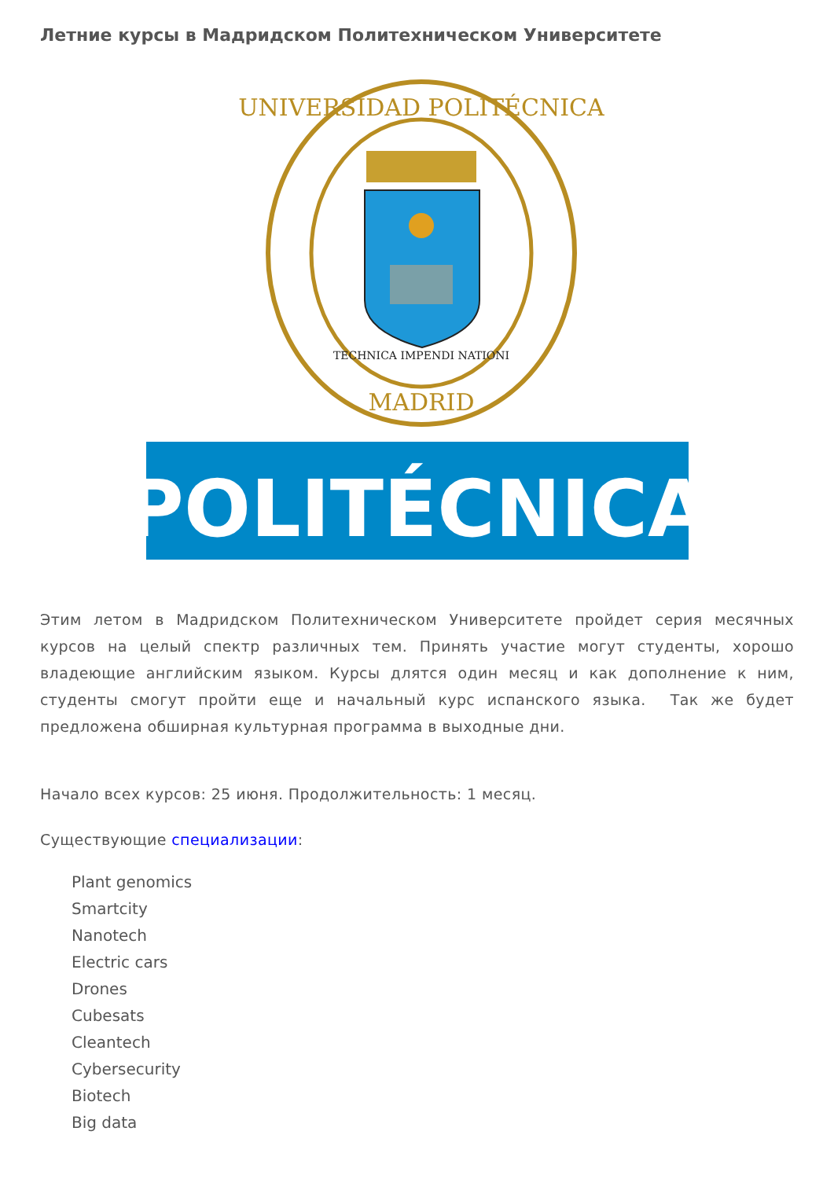Летние курсы в Мадридском Политехническом Университете
UNIVERSIDAD POLITÉCNICA
MADRID
TECHNICA IMPENDI NATIONI
POLITÉCNICA
Этим летом в Мадридском Политехническом Университете пройдет серия месячных курсов на целый спектр различных тем. Принять участие могут студенты, хорошо владеющие английским языком. Курсы длятся один месяц и как дополнение к ним, студенты смогут пройти еще и начальный курс испанского языка. Так же будет предложена обширная культурная программа в выходные дни.
Начало всех курсов: 25 июня. Продолжительность: 1 месяц.
Существующие специализации:
Plant genomics
Smartcity
Nanotech
Electric cars
Drones
Cubesats
Cleantech
Cybersecurity
Biotech
Big data